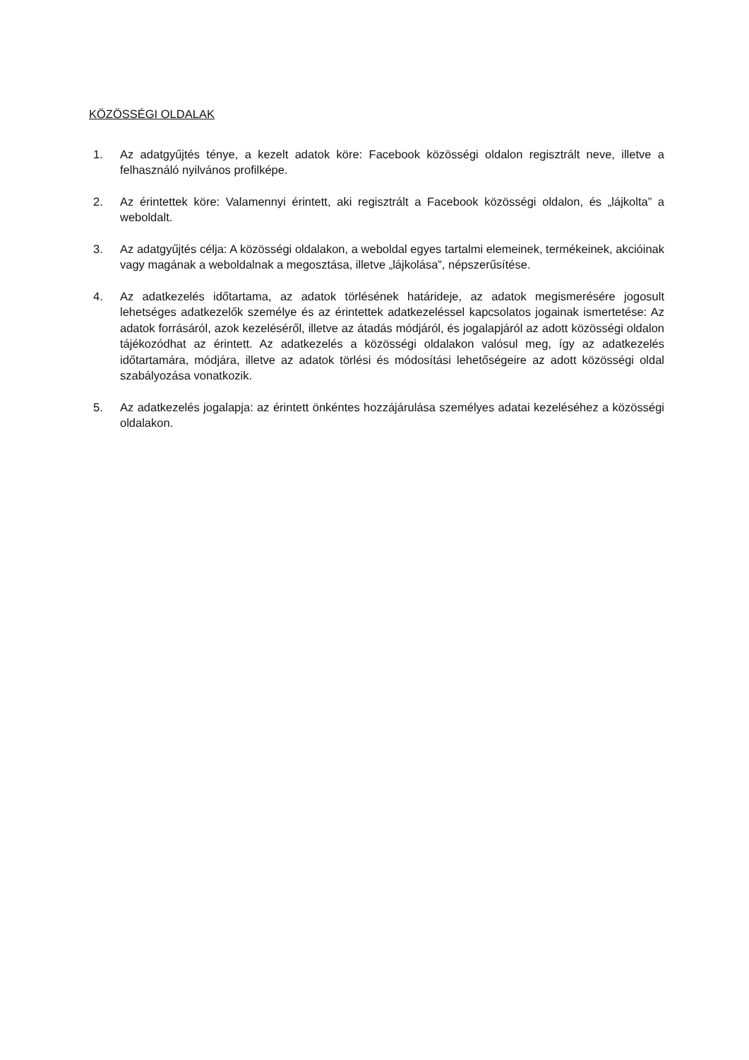KÖZÖSSÉGI OLDALAK
1. Az adatgyűjtés ténye, a kezelt adatok köre: Facebook közösségi oldalon regisztrált neve, illetve a felhasználó nyilvános profilképe.
2. Az érintettek köre: Valamennyi érintett, aki regisztrált a Facebook közösségi oldalon, és „lájkolta” a weboldalt.
3. Az adatgyűjtés célja: A közösségi oldalakon, a weboldal egyes tartalmi elemeinek, termékeinek, akcióinak vagy magának a weboldalnak a megosztása, illetve „lájkolása”, népszerűsítése.
4. Az adatkezelés időtartama, az adatok törlésének határideje, az adatok megismerésére jogosult lehetséges adatkezelők személye és az érintettek adatkezeléssel kapcsolatos jogainak ismertetése: Az adatok forrásáról, azok kezeléséről, illetve az átadás módjáról, és jogalapjáról az adott közösségi oldalon tájékozódhat az érintett. Az adatkezelés a közösségi oldalakon valósul meg, így az adatkezelés időtartamára, módjára, illetve az adatok törlési és módosítási lehetőségeire az adott közösségi oldal szabályozása vonatkozik.
5. Az adatkezelés jogalapja: az érintett önkéntes hozzájárulása személyes adatai kezeléséhez a közösségi oldalakon.